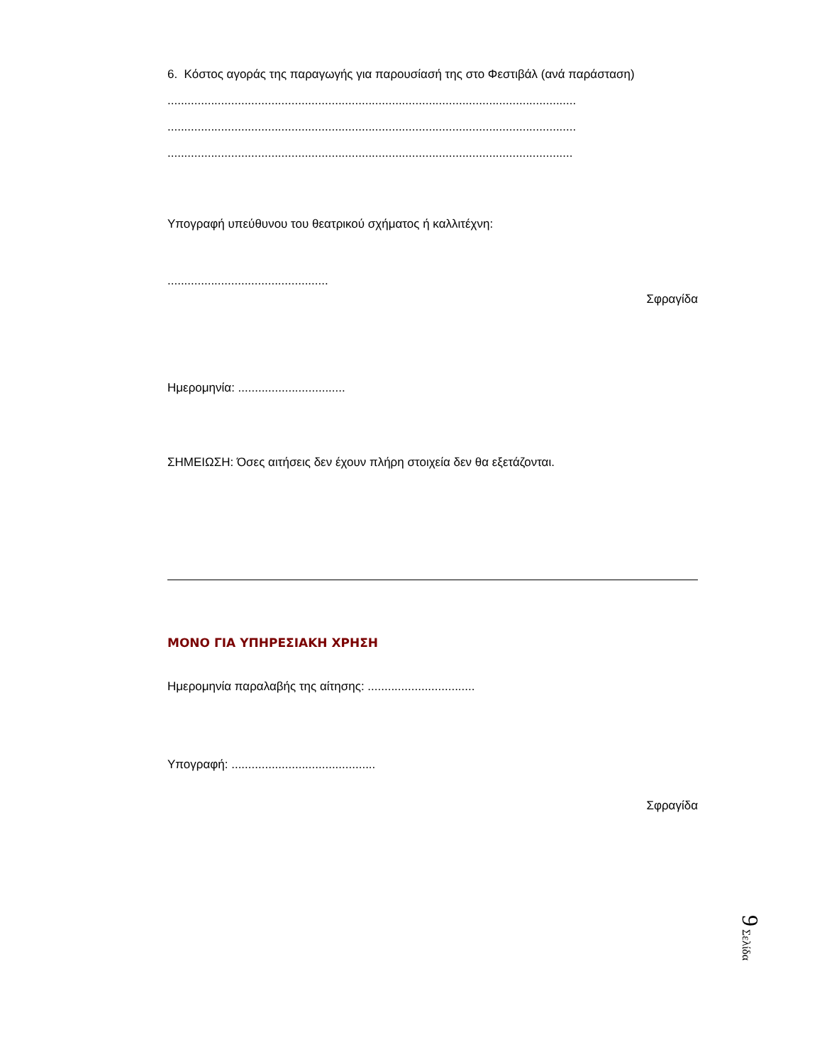6. Κόστος αγοράς της παραγωγής για παρουσίασή της στο Φεστιβάλ (ανά παράσταση)
..........................................................................................................................
..........................................................................................................................
.........................................................................................................................
Υπογραφή υπεύθυνου του θεατρικού σχήματος ή καλλιτέχνη:
................................................
Σφραγίδα
Ημερομηνία: ................................
ΣΗΜΕΙΩΣΗ: Όσες αιτήσεις δεν έχουν πλήρη στοιχεία δεν θα εξετάζονται.
ΜΟΝΟ ΓΙΑ ΥΠΗΡΕΣΙΑΚΗ ΧΡΗΣΗ
Ημερομηνία παραλαβής της αίτησης: ................................
Υπογραφή: ...........................................
Σφραγίδα
9 Σελίδα